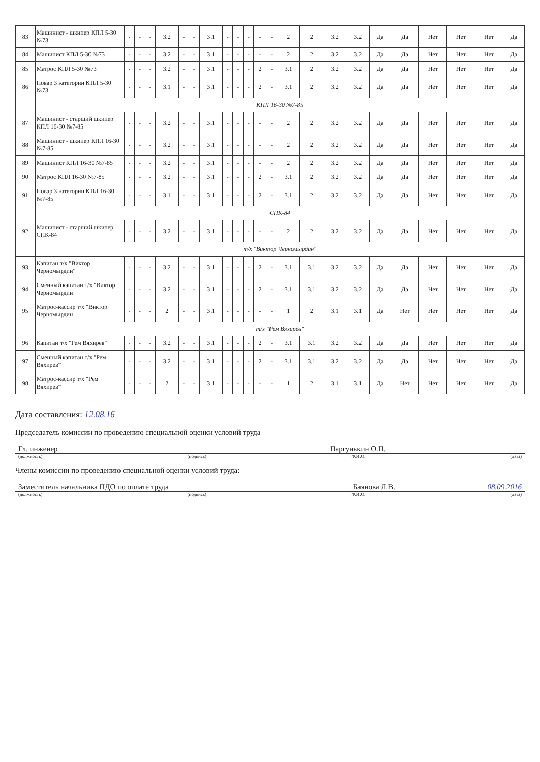| 83 | Машинист - шкипер КПЛ 5-30 №73 | - | - | - | 3.2 | - | - | 3.1 | - | - | - | - | - | 2 | 2 | 3.2 | 3.2 | Да | Да | Нет | Нет | Нет | Да |
| 84 | Машинист КПЛ 5-30 №73 | - | - | - | 3.2 | - | - | 3.1 | - | - | - | - | - | 2 | 2 | 3.2 | 3.2 | Да | Да | Нет | Нет | Нет | Да |
| 85 | Матрос КПЛ 5-30 №73 | - | - | - | 3.2 | - | - | 3.1 | - | - | - | 2 | - | 3.1 | 2 | 3.2 | 3.2 | Да | Да | Нет | Нет | Нет | Да |
| 86 | Повар 3 категории КПЛ 5-30 №73 | - | - | - | 3.1 | - | - | 3.1 | - | - | - | 2 | - | 3.1 | 2 | 3.2 | 3.2 | Да | Да | Нет | Нет | Нет | Да |
| | КПЛ 16-30 №7-85 | | | | | | | | | | | | | | | | | | | | | | |
| 87 | Машинист - старший шкипер КПЛ 16-30 №7-85 | - | - | - | 3.2 | - | - | 3.1 | - | - | - | - | - | 2 | 2 | 3.2 | 3.2 | Да | Да | Нет | Нет | Нет | Да |
| 88 | Машинист - шкипер КПЛ 16-30 №7-85 | - | - | - | 3.2 | - | - | 3.1 | - | - | - | - | - | 2 | 2 | 3.2 | 3.2 | Да | Да | Нет | Нет | Нет | Да |
| 89 | Машинист КПЛ 16-30 №7-85 | - | - | - | 3.2 | - | - | 3.1 | - | - | - | - | - | 2 | 2 | 3.2 | 3.2 | Да | Да | Нет | Нет | Нет | Да |
| 90 | Матрос КПЛ 16-30 №7-85 | - | - | - | 3.2 | - | - | 3.1 | - | - | - | 2 | - | 3.1 | 2 | 3.2 | 3.2 | Да | Да | Нет | Нет | Нет | Да |
| 91 | Повар 3 категории КПЛ 16-30 №7-85 | - | - | - | 3.1 | - | - | 3.1 | - | - | - | 2 | - | 3.1 | 2 | 3.2 | 3.2 | Да | Да | Нет | Нет | Нет | Да |
| | СПК-84 | | | | | | | | | | | | | | | | | | | | | | |
| 92 | Машинист - старший шкипер СПК-84 | - | - | - | 3.2 | - | - | 3.1 | - | - | - | - | - | 2 | 2 | 3.2 | 3.2 | Да | Да | Нет | Нет | Нет | Да |
| | т/х "Виктор Черномырдин" | | | | | | | | | | | | | | | | | | | | | | |
| 93 | Капитан т/х "Виктор Черномырдин" | - | - | - | 3.2 | - | - | 3.1 | - | - | - | 2 | - | 3.1 | 3.1 | 3.2 | 3.2 | Да | Да | Нет | Нет | Нет | Да |
| 94 | Сменный капитан т/х "Виктор Черномырдин | - | - | - | 3.2 | - | - | 3.1 | - | - | - | 2 | - | 3.1 | 3.1 | 3.2 | 3.2 | Да | Да | Нет | Нет | Нет | Да |
| 95 | Матрос-кассир т/х "Виктор Черномырдин | - | - | - | 2 | - | - | 3.1 | - | - | - | - | - | 1 | 2 | 3.1 | 3.1 | Да | Нет | Нет | Нет | Нет | Да |
| | т/х "Рем Вяхирев" | | | | | | | | | | | | | | | | | | | | | | |
| 96 | Капитан т/х "Рем Вяхирев" | - | - | - | 3.2 | - | - | 3.1 | - | - | - | 2 | - | 3.1 | 3.1 | 3.2 | 3.2 | Да | Да | Нет | Нет | Нет | Да |
| 97 | Сменный капитан т/х "Рем Вяхирев" | - | - | - | 3.2 | - | - | 3.1 | - | - | - | 2 | - | 3.1 | 3.1 | 3.2 | 3.2 | Да | Да | Нет | Нет | Нет | Да |
| 98 | Матрос-кассир т/х "Рем Вяхирев" | - | - | - | 2 | - | - | 3.1 | - | - | - | - | - | 1 | 2 | 3.1 | 3.1 | Да | Нет | Нет | Нет | Нет | Да |
Дата составления: 12.08.16
Председатель комиссии по проведению специальной оценки условий труда
Гл. инженер Паргунькин О.П.
(должность) (подпись) Ф.И.О. (дата)
Члены комиссии по проведению специальной оценки условий труда:
Заместитель начальника ПДО по оплате труда Баянова Л.В. 08.09.2016
(должность) (подпись) Ф.И.О. (дата)